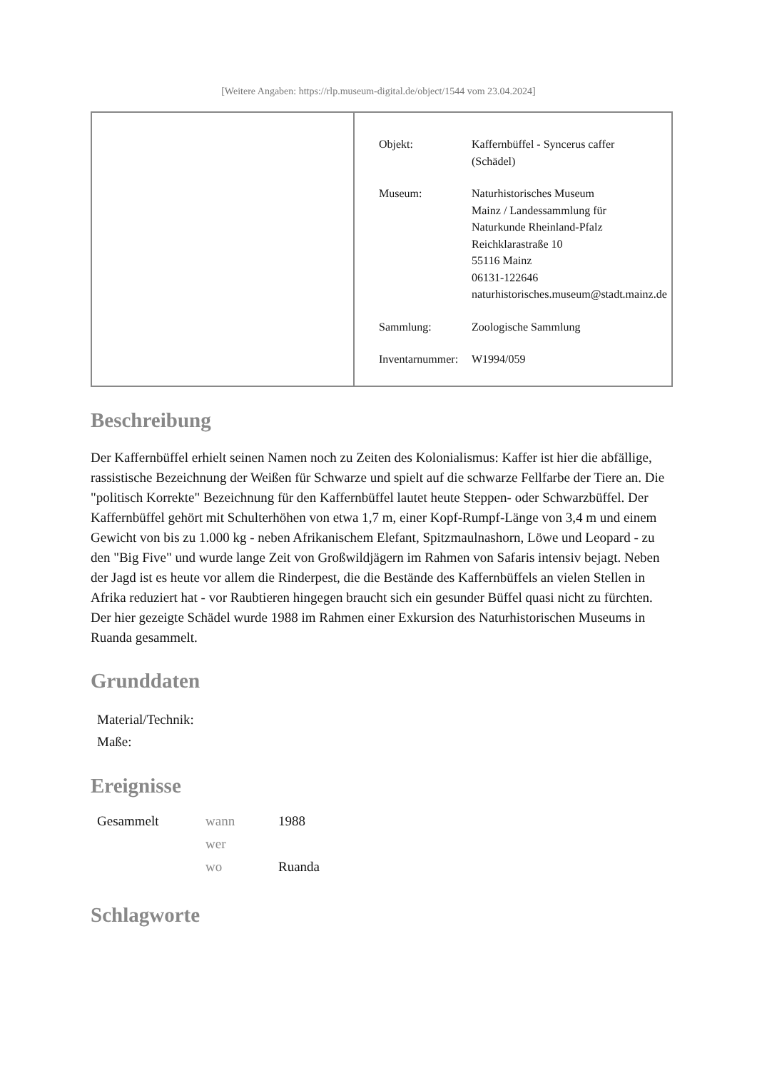[Weitere Angaben: https://rlp.museum-digital.de/object/1544 vom 23.04.2024]
| Objekt: | Kaffernbüffel - Syncerus caffer (Schädel) |
| Museum: | Naturhistorisches Museum Mainz / Landessammlung für Naturkunde Rheinland-Pfalz Reichklarastraße 10 55116 Mainz 06131-122646 naturhistorisches.museum@stadt.mainz.de |
| Sammlung: | Zoologische Sammlung |
| Inventarnummer: | W1994/059 |
Beschreibung
Der Kaffernbüffel erhielt seinen Namen noch zu Zeiten des Kolonialismus: Kaffer ist hier die abfällige, rassistische Bezeichnung der Weißen für Schwarze und spielt auf die schwarze Fellfarbe der Tiere an. Die "politisch Korrekte" Bezeichnung für den Kaffernbüffel lautet heute Steppen- oder Schwarzbüffel. Der Kaffernbüffel gehört mit Schulterhöhen von etwa 1,7 m, einer Kopf-Rumpf-Länge von 3,4 m und einem Gewicht von bis zu 1.000 kg - neben Afrikanischem Elefant, Spitzmaulnashorn, Löwe und Leopard - zu den "Big Five" und wurde lange Zeit von Großwildjägern im Rahmen von Safaris intensiv bejagt. Neben der Jagd ist es heute vor allem die Rinderpest, die die Bestände des Kaffernbüffels an vielen Stellen in Afrika reduziert hat - vor Raubtieren hingegen braucht sich ein gesunder Büffel quasi nicht zu fürchten.
Der hier gezeigte Schädel wurde 1988 im Rahmen einer Exkursion des Naturhistorischen Museums in Ruanda gesammelt.
Grunddaten
Material/Technik:
Maße:
Ereignisse
| Gesammelt | wann | 1988 |
| | wer | |
| | wo | Ruanda |
Schlagworte